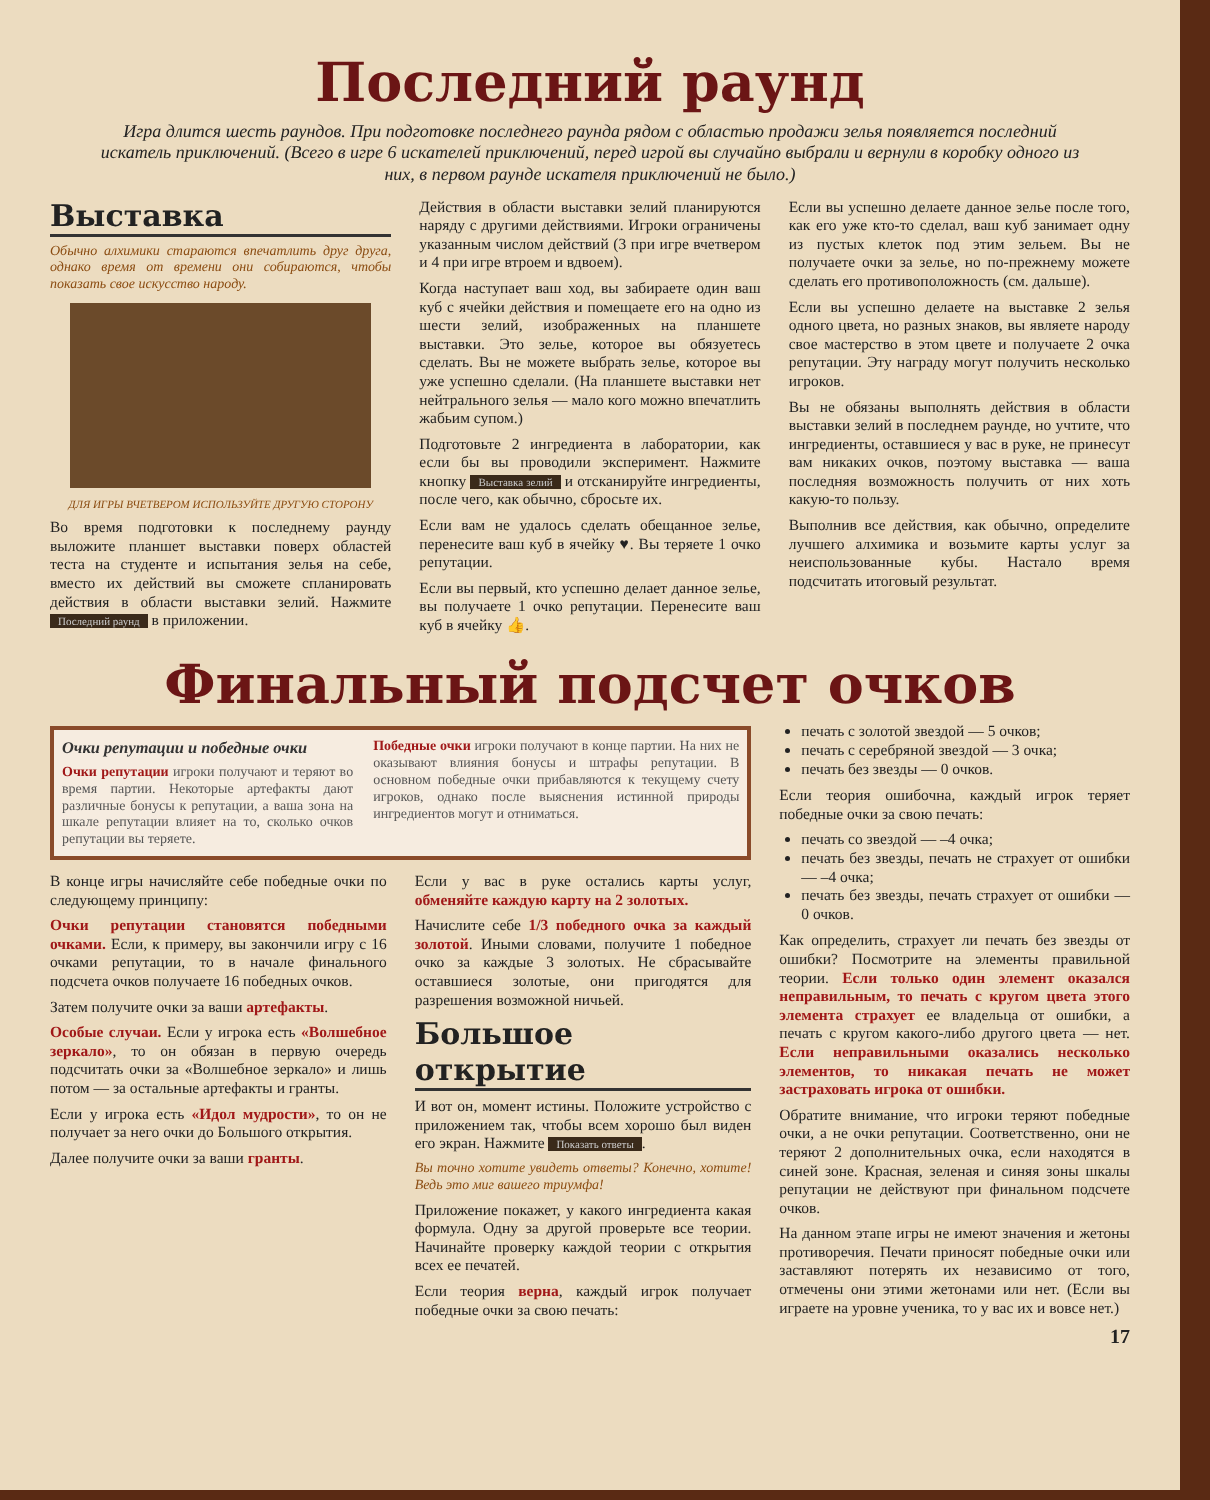Последний раунд
Игра длится шесть раундов. При подготовке последнего раунда рядом с областью продажи зелья появляется последний искатель приключений. (Всего в игре 6 искателей приключений, перед игрой вы случайно выбрали и вернули в коробку одного из них, в первом раунде искателя приключений не было.)
Выставка
Обычно алхимики стараются впечатлить друг друга, однако время от времени они собираются, чтобы показать свое искусство народу.
ДЛЯ ИГРЫ ВЧЕТВЕРОМ ИСПОЛЬЗУЙТЕ ДРУГУЮ СТОРОНУ
Во время подготовки к последнему раунду выложите планшет выставки поверх областей теста на студенте и испытания зелья на себе, вместо их действий вы сможете спланировать действия в области выставки зелий. Нажмите Последний раунд в приложении.
Действия в области выставки зелий планируются наряду с другими действиями. Игроки ограничены указанным числом действий (3 при игре вчетвером и 4 при игре втроем и вдвоем).
Когда наступает ваш ход, вы забираете один ваш куб с ячейки действия и помещаете его на одно из шести зелий, изображенных на планшете выставки. Это зелье, которое вы обязуетесь сделать. Вы не можете выбрать зелье, которое вы уже успешно сделали. (На планшете выставки нет нейтрального зелья — мало кого можно впечатлить жабьим супом.)
Подготовьте 2 ингредиента в лаборатории, как если бы вы проводили эксперимент. Нажмите кнопку Выставка зелий и отсканируйте ингредиенты, после чего, как обычно, сбросьте их.
Если вам не удалось сделать обещанное зелье, перенесите ваш куб в ячейку ♥. Вы теряете 1 очко репутации.
Если вы первый, кто успешно делает данное зелье, вы получаете 1 очко репутации. Перенесите ваш куб в ячейку 👍.
Если вы успешно делаете данное зелье после того, как его уже кто-то сделал, ваш куб занимает одну из пустых клеток под этим зельем. Вы не получаете очки за зелье, но по-прежнему можете сделать его противоположность (см. дальше).
Если вы успешно делаете на выставке 2 зелья одного цвета, но разных знаков, вы являете народу свое мастерство в этом цвете и получаете 2 очка репутации. Эту награду могут получить несколько игроков.
Вы не обязаны выполнять действия в области выставки зелий в последнем раунде, но учтите, что ингредиенты, оставшиеся у вас в руке, не принесут вам никаких очков, поэтому выставка — ваша последняя возможность получить от них хоть какую-то пользу.
Выполнив все действия, как обычно, определите лучшего алхимика и возьмите карты услуг за неиспользованные кубы. Настало время подсчитать итоговый результат.
Финальный подсчет очков
Очки репутации и победные очки
Очки репутации игроки получают и теряют во время партии. Некоторые артефакты дают различные бонусы к репутации, а ваша зона на шкале репутации влияет на то, сколько очков репутации вы теряете.
Победные очки игроки получают в конце партии. На них не оказывают влияния бонусы и штрафы репутации. В основном победные очки прибавляются к текущему счету игроков, однако после выяснения истинной природы ингредиентов могут и отниматься.
В конце игры начисляйте себе победные очки по следующему принципу:
Очки репутации становятся победными очками. Если, к примеру, вы закончили игру с 16 очками репутации, то в начале финального подсчета очков получаете 16 победных очков.
Затем получите очки за ваши артефакты.
Особые случаи. Если у игрока есть «Волшебное зеркало», то он обязан в первую очередь подсчитать очки за «Волшебное зеркало» и лишь потом — за остальные артефакты и гранты.
Если у игрока есть «Идол мудрости», то он не получает за него очки до Большого открытия.
Далее получите очки за ваши гранты.
Если у вас в руке остались карты услуг, обменяйте каждую карту на 2 золотых.
Начислите себе 1/3 победного очка за каждый золотой. Иными словами, получите 1 победное очко за каждые 3 золотых. Не сбрасывайте оставшиеся золотые, они пригодятся для разрешения возможной ничьей.
Большое открытие
И вот он, момент истины. Положите устройство с приложением так, чтобы всем хорошо был виден его экран. Нажмите Показать ответы.
Вы точно хотите увидеть ответы? Конечно, хотите! Ведь это миг вашего триумфа!
Приложение покажет, у какого ингредиента какая формула. Одну за другой проверьте все теории. Начинайте проверку каждой теории с открытия всех ее печатей.
Если теория верна, каждый игрок получает победные очки за свою печать:
печать с золотой звездой — 5 очков;
печать с серебряной звездой — 3 очка;
печать без звезды — 0 очков.
Если теория ошибочна, каждый игрок теряет победные очки за свою печать:
печать со звездой — –4 очка;
печать без звезды, печать не страхует от ошибки — –4 очка;
печать без звезды, печать страхует от ошибки — 0 очков.
Как определить, страхует ли печать без звезды от ошибки? Посмотрите на элементы правильной теории. Если только один элемент оказался неправильным, то печать с кругом цвета этого элемента страхует ее владельца от ошибки, а печать с кругом какого-либо другого цвета — нет. Если неправильными оказались несколько элементов, то никакая печать не может застраховать игрока от ошибки.
Обратите внимание, что игроки теряют победные очки, а не очки репутации. Соответственно, они не теряют 2 дополнительных очка, если находятся в синей зоне. Красная, зеленая и синяя зоны шкалы репутации не действуют при финальном подсчете очков.
На данном этапе игры не имеют значения и жетоны противоречия. Печати приносят победные очки или заставляют потерять их независимо от того, отмечены они этими жетонами или нет. (Если вы играете на уровне ученика, то у вас их и вовсе нет.)
17